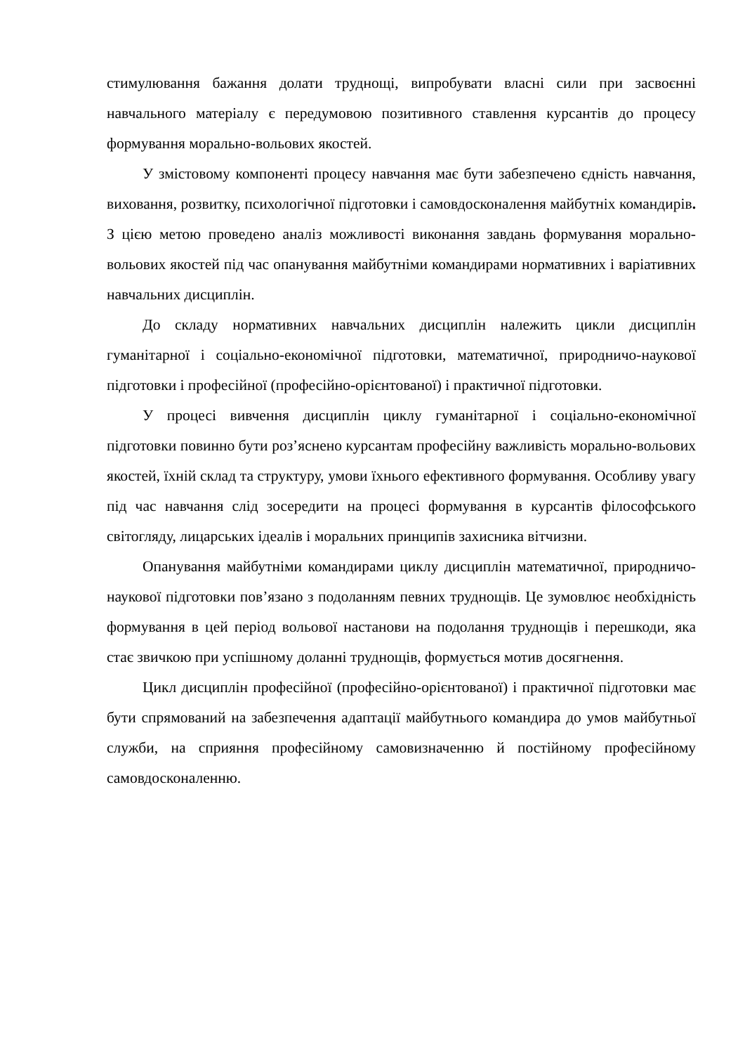стимулювання бажання долати труднощі, випробувати власні сили при засвоєнні навчального матеріалу є передумовою позитивного ставлення курсантів до процесу формування морально-вольових якостей.
У змістовому компоненті процесу навчання має бути забезпечено єдність навчання, виховання, розвитку, психологічної підготовки і самовдосконалення майбутніх командирів. З цією метою проведено аналіз можливості виконання завдань формування морально-вольових якостей під час опанування майбутніми командирами нормативних і варіативних навчальних дисциплін.
До складу нормативних навчальних дисциплін належить цикли дисциплін гуманітарної і соціально-економічної підготовки, математичної, природничо-наукової підготовки і професійної (професійно-орієнтованої) і практичної підготовки.
У процесі вивчення дисциплін циклу гуманітарної і соціально-економічної підготовки повинно бути роз’яснено курсантам професійну важливість морально-вольових якостей, їхній склад та структуру, умови їхнього ефективного формування. Особливу увагу під час навчання слід зосередити на процесі формування в курсантів філософського світогляду, лицарських ідеалів і моральних принципів захисника вітчизни.
Опанування майбутніми командирами циклу дисциплін математичної, природничо-наукової підготовки пов’язано з подоланням певних труднощів. Це зумовлює необхідність формування в цей період вольової настанови на подолання труднощів і перешкоди, яка стає звичкою при успішному доланні труднощів, формується мотив досягнення.
Цикл дисциплін професійної (професійно-орієнтованої) і практичної підготовки має бути спрямований на забезпечення адаптації майбутнього командира до умов майбутньої служби, на сприяння професійному самовизначенню й постійному професійному самовдосконаленню.